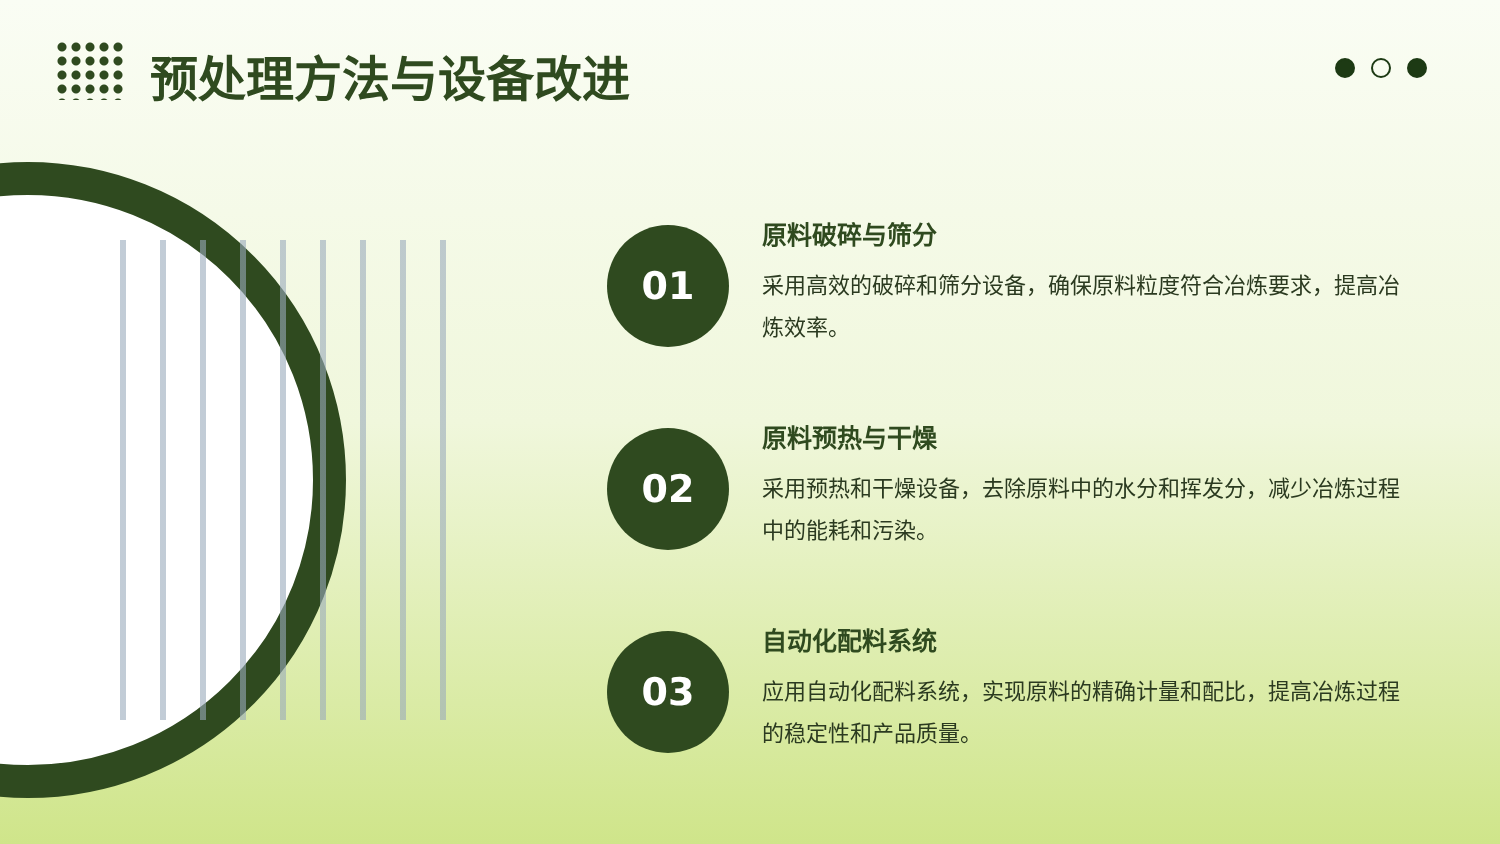预处理方法与设备改进
01
原料破碎与筛分
采用高效的破碎和筛分设备，确保原料粒度符合冶炼要求，提高冶炼效率。
02
原料预热与干燥
采用预热和干燥设备，去除原料中的水分和挥发分，减少冶炼过程中的能耗和污染。
03
自动化配料系统
应用自动化配料系统，实现原料的精确计量和配比，提高冶炼过程的稳定性和产品质量。